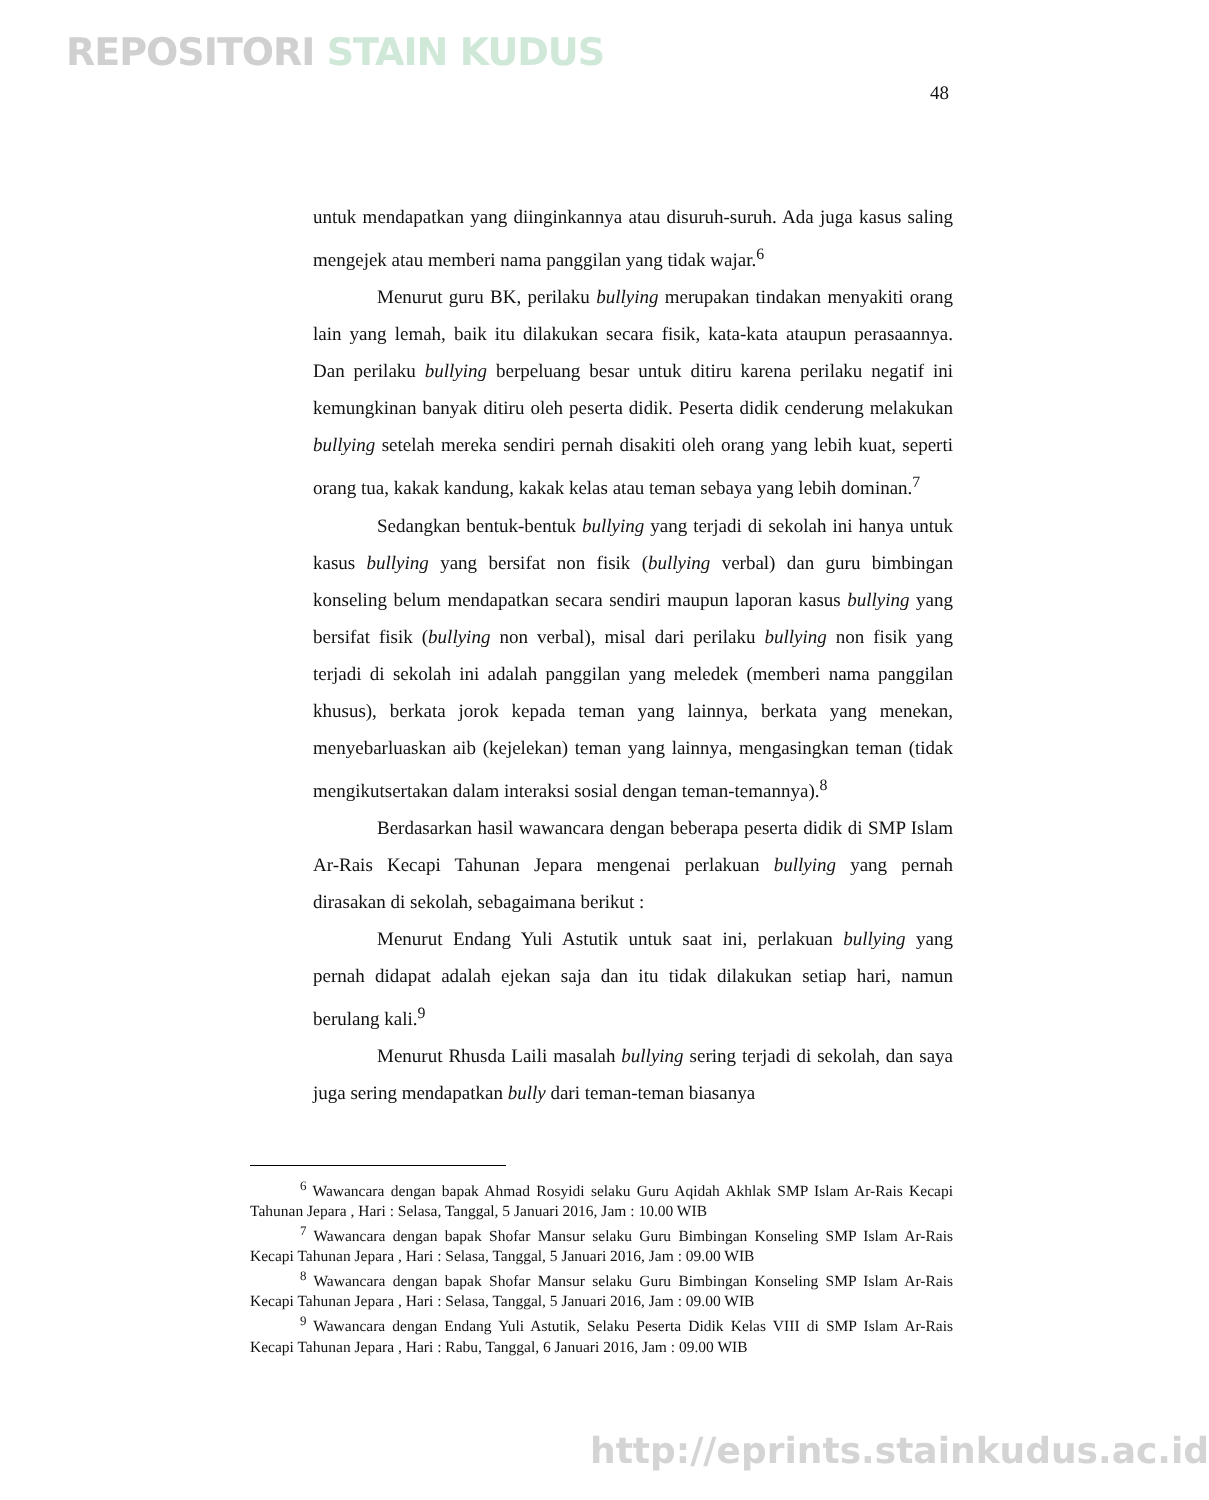REPOSITORI STAIN KUDUS
48
untuk mendapatkan yang diinginkannya atau disuruh-suruh. Ada juga kasus saling mengejek atau memberi nama panggilan yang tidak wajar.<sup>6</sup>
Menurut guru BK, perilaku bullying merupakan tindakan menyakiti orang lain yang lemah, baik itu dilakukan secara fisik, kata-kata ataupun perasaannya. Dan perilaku bullying berpeluang besar untuk ditiru karena perilaku negatif ini kemungkinan banyak ditiru oleh peserta didik. Peserta didik cenderung melakukan bullying setelah mereka sendiri pernah disakiti oleh orang yang lebih kuat, seperti orang tua, kakak kandung, kakak kelas atau teman sebaya yang lebih dominan.<sup>7</sup>
Sedangkan bentuk-bentuk bullying yang terjadi di sekolah ini hanya untuk kasus bullying yang bersifat non fisik (bullying verbal) dan guru bimbingan konseling belum mendapatkan secara sendiri maupun laporan kasus bullying yang bersifat fisik (bullying non verbal), misal dari perilaku bullying non fisik yang terjadi di sekolah ini adalah panggilan yang meledek (memberi nama panggilan khusus), berkata jorok kepada teman yang lainnya, berkata yang menekan, menyebarluaskan aib (kejelekan) teman yang lainnya, mengasingkan teman (tidak mengikutsertakan dalam interaksi sosial dengan teman-temannya).<sup>8</sup>
Berdasarkan hasil wawancara dengan beberapa peserta didik di SMP Islam Ar-Rais Kecapi Tahunan Jepara mengenai perlakuan bullying yang pernah dirasakan di sekolah, sebagaimana berikut :
Menurut Endang Yuli Astutik untuk saat ini, perlakuan bullying yang pernah didapat adalah ejekan saja dan itu tidak dilakukan setiap hari, namun berulang kali.<sup>9</sup>
Menurut Rhusda Laili masalah bullying sering terjadi di sekolah, dan saya juga sering mendapatkan bully dari teman-teman biasanya
<sup>6</sup> Wawancara dengan bapak Ahmad Rosyidi selaku Guru Aqidah Akhlak SMP Islam Ar-Rais Kecapi Tahunan Jepara , Hari : Selasa, Tanggal, 5 Januari 2016, Jam : 10.00 WIB
<sup>7</sup> Wawancara dengan bapak Shofar Mansur selaku Guru Bimbingan Konseling SMP Islam Ar-Rais Kecapi Tahunan Jepara , Hari : Selasa, Tanggal, 5 Januari 2016, Jam : 09.00 WIB
<sup>8</sup> Wawancara dengan bapak Shofar Mansur selaku Guru Bimbingan Konseling SMP Islam Ar-Rais Kecapi Tahunan Jepara , Hari : Selasa, Tanggal, 5 Januari 2016, Jam : 09.00 WIB
<sup>9</sup> Wawancara dengan Endang Yuli Astutik, Selaku Peserta Didik Kelas VIII di SMP Islam Ar-Rais Kecapi Tahunan Jepara , Hari : Rabu, Tanggal, 6 Januari 2016, Jam : 09.00 WIB
http://eprints.stainkudus.ac.id